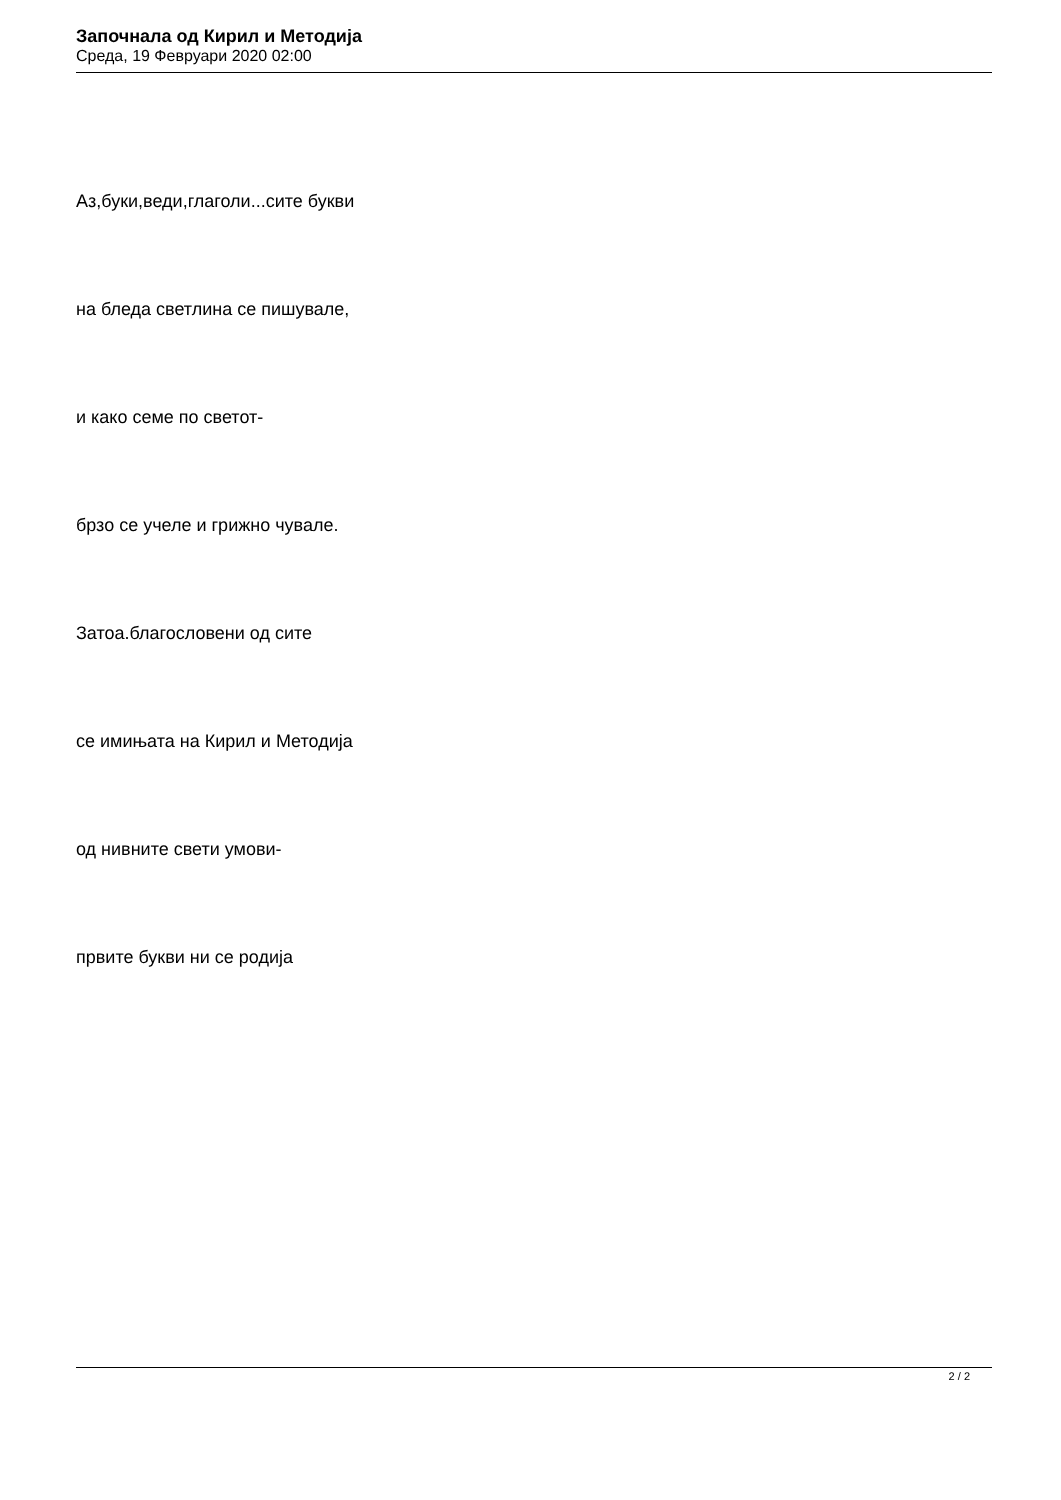Започнала од Кирил и Методија
Среда, 19 Февруари 2020 02:00
Аз,буки,веди,глаголи...сите букви
на бледа светлина се пишувале,
и како семе по светот-
брзо се учеле и грижно чувале.
Затоа.благословени од сите
се имињата на Кирил и Методија
од нивните свети умови-
првите букви ни се родија
2 / 2